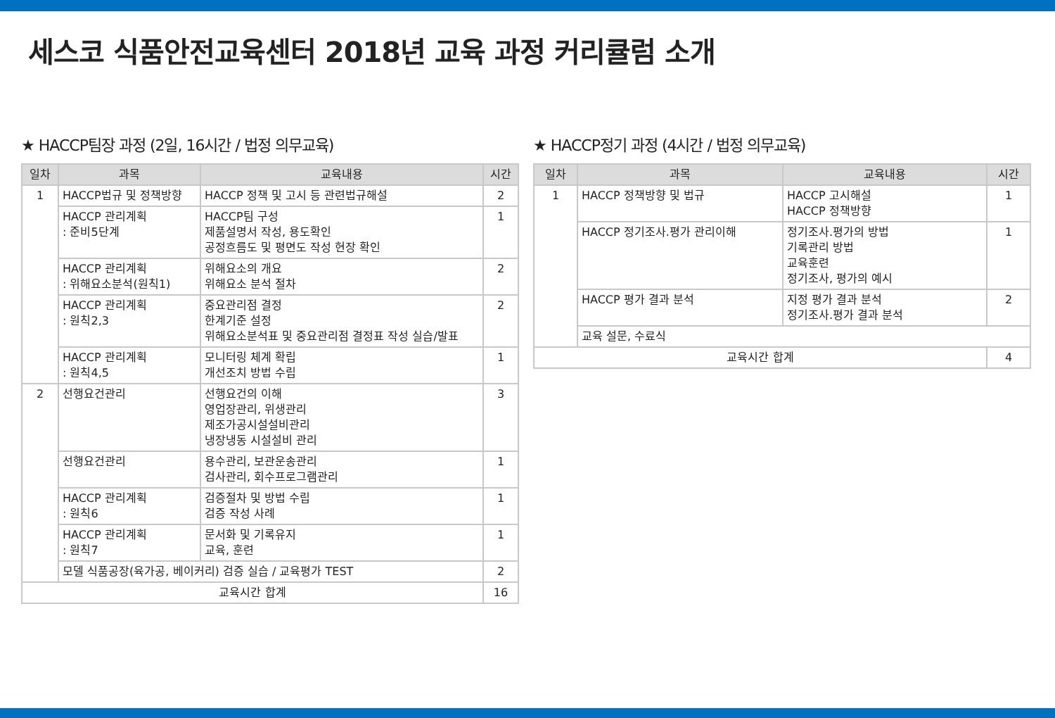세스코 식품안전교육센터 2018년 교육 과정 커리큘럼 소개
★ HACCP팀장 과정 (2일, 16시간 / 법정 의무교육)
| 일차 | 과목 | 교육내용 | 시간 |
| --- | --- | --- | --- |
| 1 | HACCP법규 및 정책방향 | HACCP 정책 및 고시 등 관련법규해설 | 2 |
| | HACCP 관리계획 : 준비5단계 | HACCP팀 구성 제품설명서 작성, 용도확인 공정흐름도 및 평면도 작성 현장 확인 | 1 |
| | HACCP 관리계획 : 위해요소분석(원칙1) | 위해요소의 개요 위해요소 분석 절차 | 2 |
| | HACCP 관리계획 : 원칙2,3 | 중요관리점 결정 한계기준 설정 위해요소분석표 및 중요관리점 결정표 작성 실습/발표 | 2 |
| | HACCP 관리계획 : 원칙4,5 | 모니터링 체계 확립 개선조치 방법 수립 | 1 |
| 2 | 선행요건관리 | 선행요건의 이해 영업장관리, 위생관리 제조가공시설설비관리 냉장냉동 시설설비 관리 | 3 |
| | 선행요건관리 | 용수관리, 보관운송관리 검사관리, 회수프로그램관리 | 1 |
| | HACCP 관리계획 : 원칙6 | 검증절차 및 방법 수립 검증 작성 사례 | 1 |
| | HACCP 관리계획 : 원칙7 | 문서화 및 기록유지 교육, 훈련 | 1 |
| | 모델 식품공장(육가공, 베이커리) 검증 실습 / 교육평가 TEST | | 2 |
| 교육시간 합계 | | | 16 |
★ HACCP정기 과정 (4시간 / 법정 의무교육)
| 일차 | 과목 | 교육내용 | 시간 |
| --- | --- | --- | --- |
| 1 | HACCP 정책방향 및 법규 | HACCP 고시해설 HACCP 정책방향 | 1 |
| | HACCP 정기조사.평가 관리이해 | 정기조사.평가의 방법 기록관리 방법 교육훈련 정기조사, 평가의 예시 | 1 |
| | HACCP 평가 결과 분석 | 지정 평가 결과 분석 정기조사.평가 결과 분석 | 2 |
| | 교육 설문, 수료식 | | |
| 교육시간 합계 | | | 4 |